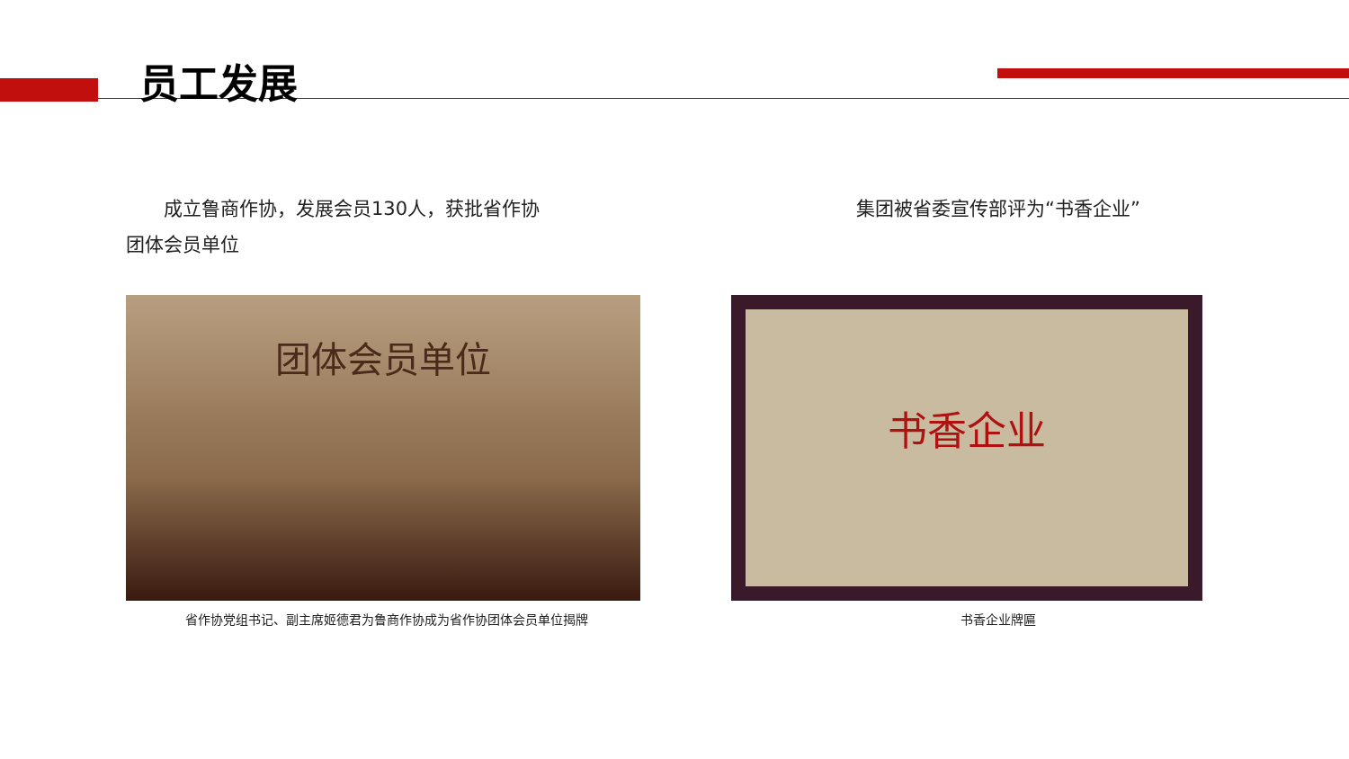员工发展
  成立鲁商作协，发展会员130人，获批省作协
团体会员单位
团体会员单位
省作协党组书记、副主席姬德君为鲁商作协成为省作协团体会员单位揭牌
集团被省委宣传部评为“书香企业”
书香企业
书香企业牌匾